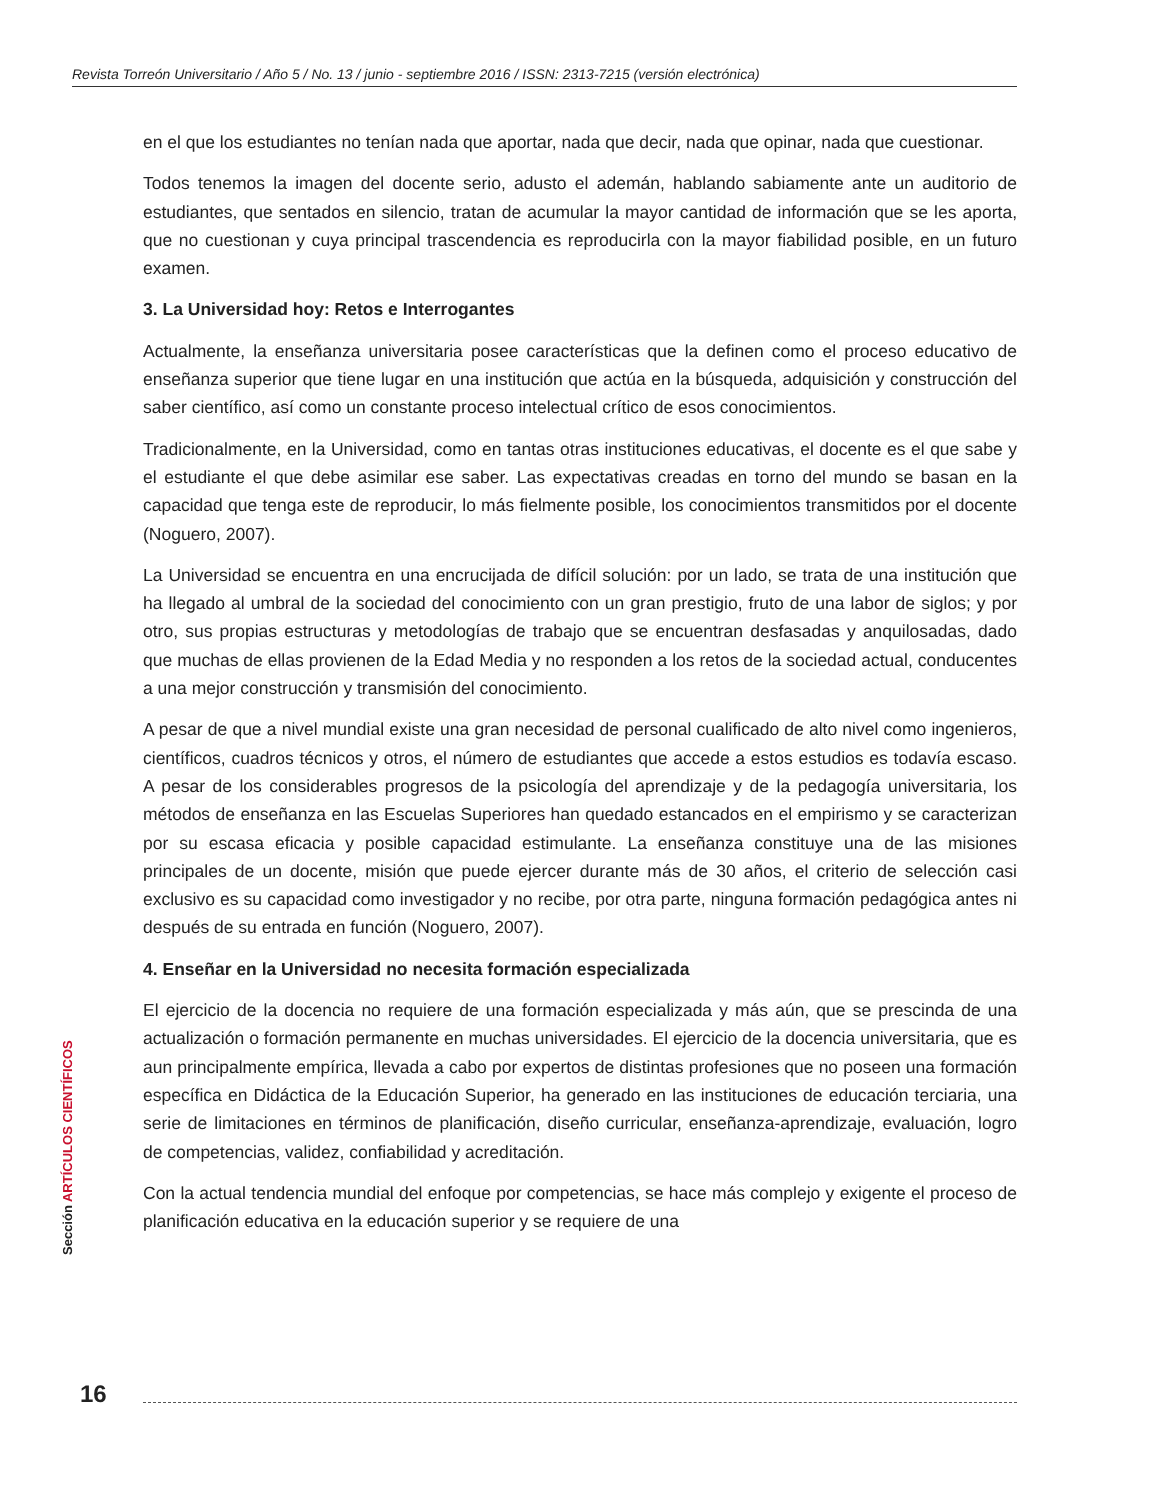Revista Torreón Universitario / Año 5 / No. 13 / junio - septiembre 2016 / ISSN: 2313-7215 (versión electrónica)
en el que los estudiantes no tenían nada que aportar, nada que decir, nada que opinar, nada que cuestionar.
Todos tenemos la imagen del docente serio, adusto el ademán, hablando sabiamente ante un auditorio de estudiantes, que sentados en silencio, tratan de acumular la mayor cantidad de información que se les aporta, que no cuestionan y cuya principal trascendencia es reproducirla con la mayor fiabilidad posible, en un futuro examen.
3. La Universidad hoy: Retos e Interrogantes
Actualmente, la enseñanza universitaria posee características que la definen como el proceso educativo de enseñanza superior que tiene lugar en una institución que actúa en la búsqueda, adquisición y construcción del saber científico, así como un constante proceso intelectual crítico de esos conocimientos.
Tradicionalmente, en la Universidad, como en tantas otras instituciones educativas, el docente es el que sabe y el estudiante el que debe asimilar ese saber. Las expectativas creadas en torno del mundo se basan en la capacidad que tenga este de reproducir, lo más fielmente posible, los conocimientos transmitidos por el docente (Noguero, 2007).
La Universidad se encuentra en una encrucijada de difícil solución: por un lado, se trata de una institución que ha llegado al umbral de la sociedad del conocimiento con un gran prestigio, fruto de una labor de siglos; y por otro, sus propias estructuras y metodologías de trabajo que se encuentran desfasadas y anquilosadas, dado que muchas de ellas provienen de la Edad Media y no responden a los retos de la sociedad actual, conducentes a una mejor construcción y transmisión del conocimiento.
A pesar de que a nivel mundial existe una gran necesidad de personal cualificado de alto nivel como ingenieros, científicos, cuadros técnicos y otros, el número de estudiantes que accede a estos estudios es todavía escaso. A pesar de los considerables progresos de la psicología del aprendizaje y de la pedagogía universitaria, los métodos de enseñanza en las Escuelas Superiores han quedado estancados en el empirismo y se caracterizan por su escasa eficacia y posible capacidad estimulante. La enseñanza constituye una de las misiones principales de un docente, misión que puede ejercer durante más de 30 años, el criterio de selección casi exclusivo es su capacidad como investigador y no recibe, por otra parte, ninguna formación pedagógica antes ni después de su entrada en función (Noguero, 2007).
4. Enseñar en la Universidad no necesita formación especializada
El ejercicio de la docencia no requiere de una formación especializada y más aún, que se prescinda de una actualización o formación permanente en muchas universidades. El ejercicio de la docencia universitaria, que es aun principalmente empírica, llevada a cabo por expertos de distintas profesiones que no poseen una formación específica en Didáctica de la Educación Superior, ha generado en las instituciones de educación terciaria, una serie de limitaciones en términos de planificación, diseño curricular, enseñanza-aprendizaje, evaluación, logro de competencias, validez, confiabilidad y acreditación.
Con la actual tendencia mundial del enfoque por competencias, se hace más complejo y exigente el proceso de planificación educativa en la educación superior y se requiere de una
Sección ARTÍCULOS CIENTÍFICOS
16